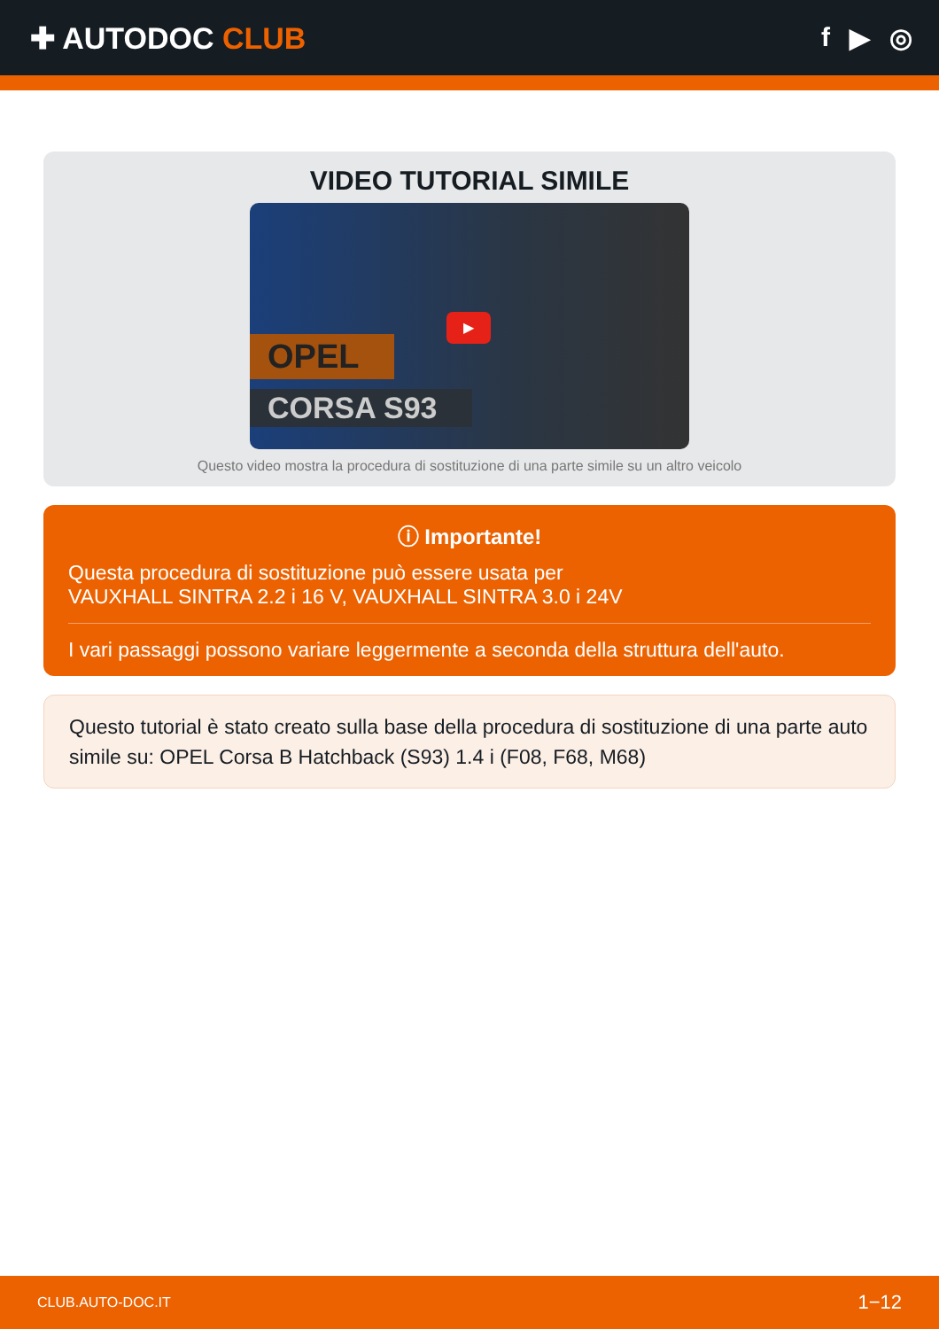✚ AUTODOC CLUB f ▶ ◎
VIDEO TUTORIAL SIMILE
OPEL
CORSA S93
▶
Questo video mostra la procedura di sostituzione di una parte simile su un altro veicolo
ⓘ Importante!
Questa procedura di sostituzione può essere usata per
VAUXHALL SINTRA 2.2 i 16 V, VAUXHALL SINTRA 3.0 i 24V
I vari passaggi possono variare leggermente a seconda della struttura dell'auto.
Questo tutorial è stato creato sulla base della procedura di sostituzione di una parte auto simile su: OPEL Corsa B Hatchback (S93) 1.4 i (F08, F68, M68)
CLUB.AUTO-DOC.IT 1−12